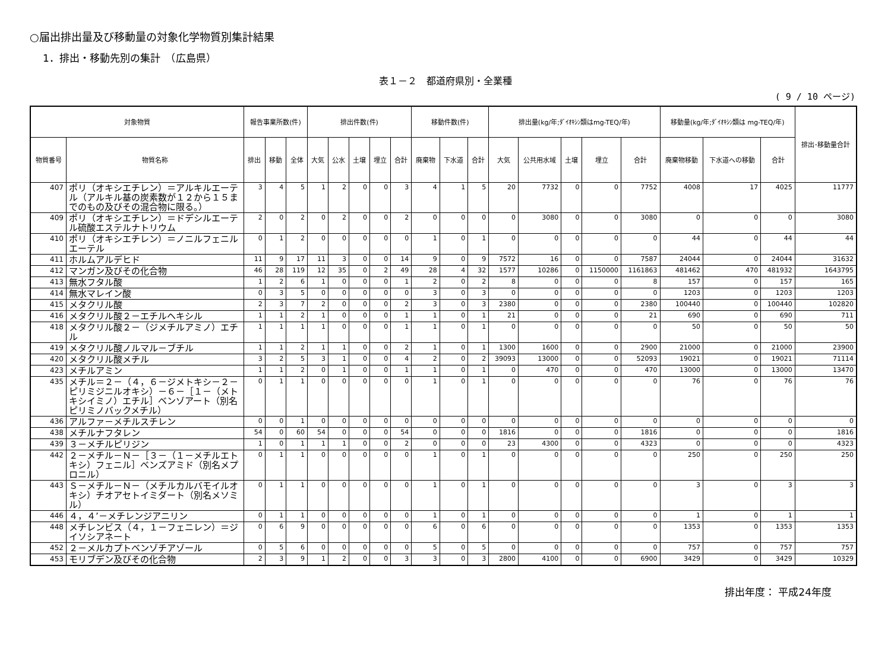○届出排出量及び移動量の対象化学物質別集計結果
1．排出・移動先別の集計　（広島県）
表１－２　都道府県別・全業種
( 9 / 10 ページ)
| 対象物質 | | 報告事業所数(件) | | | 排出件数(件) | | | | | 移動件数(件) | | | 排出量(kg/年;ﾀﾞｲｵｷｼﾝ類はmg-TEQ/年) | | | | | 移動量(kg/年;ﾀﾞｲｵｷｼﾝ類は mg-TEQ/年) | | | 排出･移動量合計 |
| --- | --- | --- | --- | --- | --- | --- | --- | --- | --- | --- | --- | --- | --- | --- | --- | --- | --- | --- | --- | --- | --- |
| 物質番号 | 物質名称 | 排出 | 移動 | 全体 | 大気 | 公水 | 土壌 | 埋立 | 合計 | 廃棄物 | 下水道 | 合計 | 大気 | 公共用水域 | 土壌 | 埋立 | 合計 | 廃棄物移動 | 下水道への移動 | 合計 | |
| 407 | ポリ（オキシエチレン）＝アルキルエーテル（アルキル基の炭素数が１２から１５までのもの及びその混合物に限る。） | 3 | 4 | 5 | 1 | 2 | 0 | 0 | 3 | 4 | 1 | 5 | 20 | 7732 | 0 | 0 | 7752 | 4008 | 17 | 4025 | 11777 |
| 409 | ポリ（オキシエチレン）＝ドデシルエーテル硫酸エステルナトリウム | 2 | 0 | 2 | 0 | 2 | 0 | 0 | 2 | 0 | 0 | 0 | 0 | 3080 | 0 | 0 | 3080 | 0 | 0 | 0 | 3080 |
| 410 | ポリ（オキシエチレン）＝ノニルフェニルエーテル | 0 | 1 | 2 | 0 | 0 | 0 | 0 | 0 | 1 | 0 | 1 | 0 | 0 | 0 | 0 | 0 | 44 | 0 | 44 | 44 |
| 411 | ホルムアルデヒド | 11 | 9 | 17 | 11 | 3 | 0 | 0 | 14 | 9 | 0 | 9 | 7572 | 16 | 0 | 0 | 7587 | 24044 | 0 | 24044 | 31632 |
| 412 | マンガン及びその化合物 | 46 | 28 | 119 | 12 | 35 | 0 | 2 | 49 | 28 | 4 | 32 | 1577 | 10286 | 0 | 1150000 | 1161863 | 481462 | 470 | 481932 | 1643795 |
| 413 | 無水フタル酸 | 1 | 2 | 6 | 1 | 0 | 0 | 0 | 1 | 2 | 0 | 2 | 8 | 0 | 0 | 0 | 8 | 157 | 0 | 157 | 165 |
| 414 | 無水マレイン酸 | 0 | 3 | 5 | 0 | 0 | 0 | 0 | 0 | 3 | 0 | 3 | 0 | 0 | 0 | 0 | 0 | 1203 | 0 | 1203 | 1203 |
| 415 | メタクリル酸 | 2 | 3 | 7 | 2 | 0 | 0 | 0 | 2 | 3 | 0 | 3 | 2380 | 0 | 0 | 0 | 2380 | 100440 | 0 | 100440 | 102820 |
| 416 | メタクリル酸２－エチルヘキシル | 1 | 1 | 2 | 1 | 0 | 0 | 0 | 1 | 1 | 0 | 1 | 21 | 0 | 0 | 0 | 21 | 690 | 0 | 690 | 711 |
| 418 | メタクリル酸２－（ジメチルアミノ）エチル | 1 | 1 | 1 | 1 | 0 | 0 | 0 | 1 | 1 | 0 | 1 | 0 | 0 | 0 | 0 | 0 | 50 | 0 | 50 | 50 |
| 419 | メタクリル酸ノルマル－ブチル | 1 | 1 | 2 | 1 | 1 | 0 | 0 | 2 | 1 | 0 | 1 | 1300 | 1600 | 0 | 0 | 2900 | 21000 | 0 | 21000 | 23900 |
| 420 | メタクリル酸メチル | 3 | 2 | 5 | 3 | 1 | 0 | 0 | 4 | 2 | 0 | 2 | 39093 | 13000 | 0 | 0 | 52093 | 19021 | 0 | 19021 | 71114 |
| 423 | メチルアミン | 1 | 1 | 2 | 0 | 1 | 0 | 0 | 1 | 1 | 0 | 1 | 0 | 470 | 0 | 0 | 470 | 13000 | 0 | 13000 | 13470 |
| 435 | メチル＝２－（４，６－ジメトキシ－２－ピリミジニルオキシ）－６－［１－（メトキシイミノ）エチル］ベンゾアート（別名ピリミノバックメチル） | 0 | 1 | 1 | 0 | 0 | 0 | 0 | 0 | 1 | 0 | 1 | 0 | 0 | 0 | 0 | 0 | 76 | 0 | 76 | 76 |
| 436 | アルファ－メチルスチレン | 0 | 0 | 1 | 0 | 0 | 0 | 0 | 0 | 0 | 0 | 0 | 0 | 0 | 0 | 0 | 0 | 0 | 0 | 0 | 0 |
| 438 | メチルナフタレン | 54 | 0 | 60 | 54 | 0 | 0 | 0 | 54 | 0 | 0 | 0 | 1816 | 0 | 0 | 0 | 1816 | 0 | 0 | 0 | 1816 |
| 439 | ３－メチルピリジン | 1 | 0 | 1 | 1 | 1 | 0 | 0 | 2 | 0 | 0 | 0 | 23 | 4300 | 0 | 0 | 4323 | 0 | 0 | 0 | 4323 |
| 442 | ２－メチル－Ｎ－［３－（１－メチルエトキシ）フェニル］ベンズアミド（別名メプロニル） | 0 | 1 | 1 | 0 | 0 | 0 | 0 | 0 | 1 | 0 | 1 | 0 | 0 | 0 | 0 | 0 | 250 | 0 | 250 | 250 |
| 443 | Ｓ－メチル－Ｎ－（メチルカルバモイルオキシ）チオアセトイミダート（別名メソミル） | 0 | 1 | 1 | 0 | 0 | 0 | 0 | 0 | 1 | 0 | 1 | 0 | 0 | 0 | 0 | 0 | 3 | 0 | 3 | 3 |
| 446 | ４，４’－メチレンジアニリン | 0 | 1 | 1 | 0 | 0 | 0 | 0 | 0 | 1 | 0 | 1 | 0 | 0 | 0 | 0 | 0 | 1 | 0 | 1 | 1 |
| 448 | メチレンビス（４，１－フェニレン）＝ジイソシアネート | 0 | 6 | 9 | 0 | 0 | 0 | 0 | 0 | 6 | 0 | 6 | 0 | 0 | 0 | 0 | 0 | 1353 | 0 | 1353 | 1353 |
| 452 | ２－メルカプトベンゾチアゾール | 0 | 5 | 6 | 0 | 0 | 0 | 0 | 0 | 5 | 0 | 5 | 0 | 0 | 0 | 0 | 0 | 757 | 0 | 757 | 757 |
| 453 | モリブデン及びその化合物 | 2 | 3 | 9 | 1 | 2 | 0 | 0 | 3 | 3 | 0 | 3 | 2800 | 4100 | 0 | 0 | 6900 | 3429 | 0 | 3429 | 10329 |
排出年度： 平成24年度